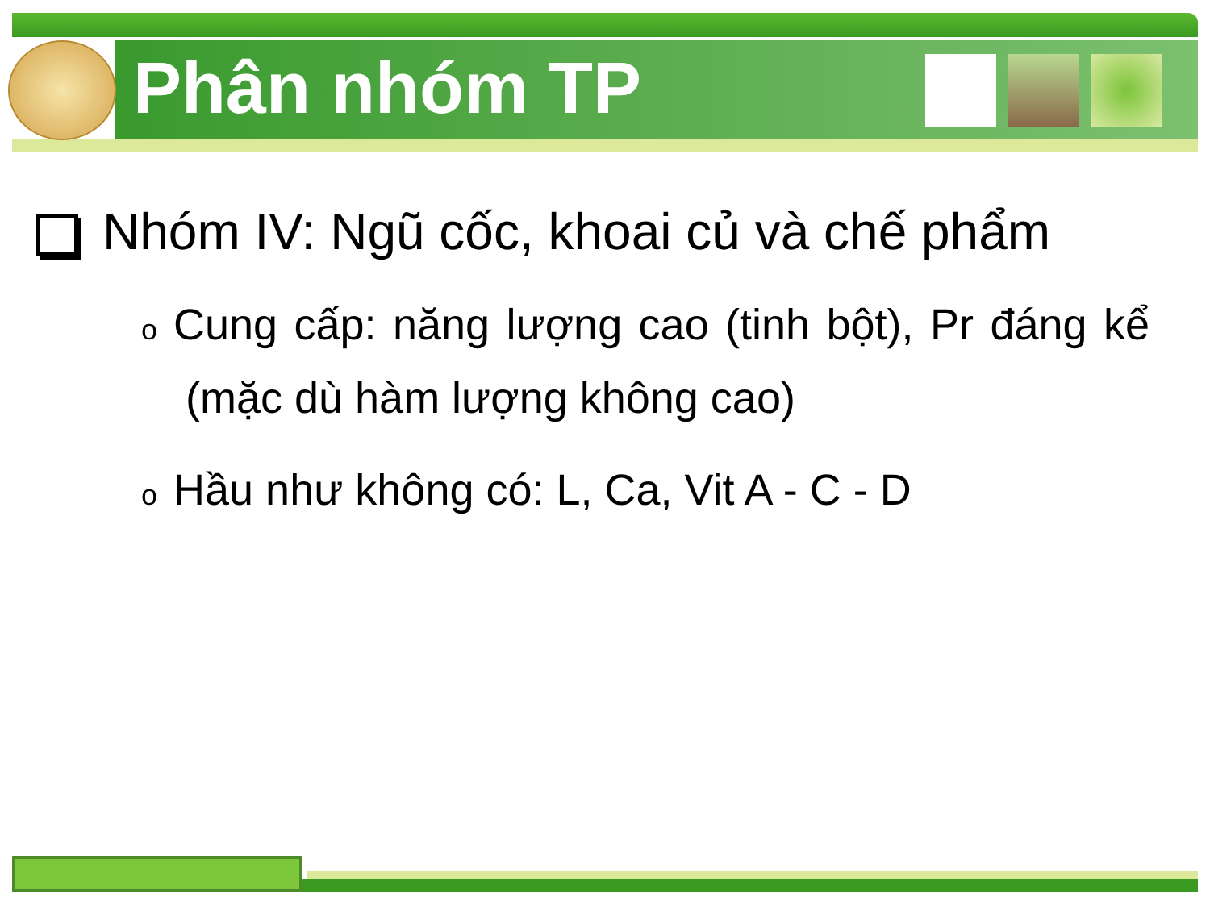Phân nhóm TP
Nhóm IV: Ngũ cốc, khoai củ và chế phẩm
o Cung cấp: năng lượng cao (tinh bột), Pr đáng kể (mặc dù hàm lượng không cao)
o Hầu như không có: L, Ca, Vit A - C - D